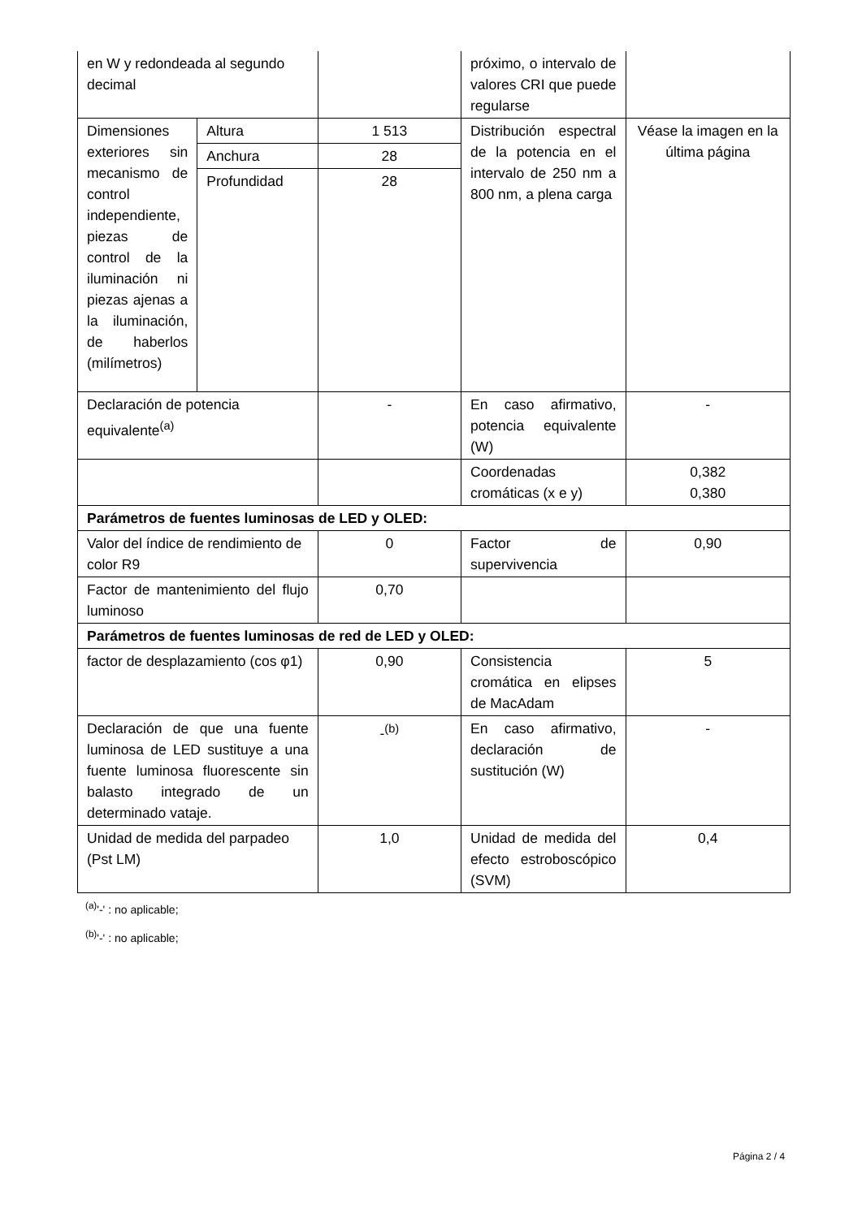| en W y redondeada al segundo decimal | | | próximo, o intervalo de valores CRI que puede regularse | |
| Dimensiones exteriores sin mecanismo de control independiente, piezas de control de la iluminación ni piezas ajenas a la iluminación, de haberlos (milímetros) | Altura | 1 513 | Distribución espectral de la potencia en el intervalo de 250 nm a 800 nm, a plena carga | Véase la imagen en la última página |
| | Anchura | 28 | | |
| | Profundidad | 28 | | |
| Declaración de potencia equivalente<sup>(a)</sup> | | - | En caso afirmativo, potencia equivalente (W) | - |
| | | | Coordenadas cromáticas (x e y) | 0,382 0,380 |
| Parámetros de fuentes luminosas de LED y OLED: | | | | |
| Valor del índice de rendimiento de color R9 | | 0 | Factor de supervivencia | 0,90 |
| Factor de mantenimiento del flujo luminoso | | 0,70 | | |
| Parámetros de fuentes luminosas de red de LED y OLED: | | | | |
| factor de desplazamiento (cos φ1) | | 0,90 | Consistencia cromática en elipses de MacAdam | 5 |
| Declaración de que una fuente luminosa de LED sustituye a una fuente luminosa fluorescente sin balasto integrado de un determinado vataje. | | -<sup>(b)</sup> | En caso afirmativo, declaración de sustitución (W) | - |
| Unidad de medida del parpadeo (Pst LM) | | 1,0 | Unidad de medida del efecto estroboscópico (SVM) | 0,4 |
<sup>(a)</sup> '-' : no aplicable;
<sup>(b)</sup> '-' : no aplicable;
Página 2 / 4